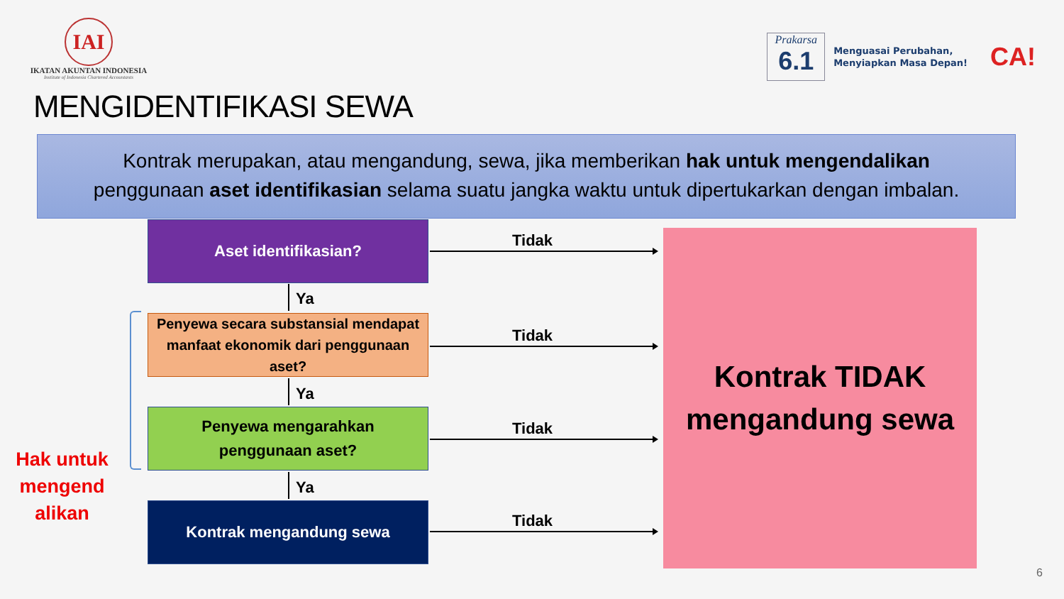IAI
IKATAN AKUNTAN INDONESIA
Institute of Indonesia Chartered Accountants
Prakarsa
6.1
Menguasai Perubahan,
Menyiapkan Masa Depan!
CA!
MENGIDENTIFIKASI SEWA
Kontrak merupakan, atau mengandung, sewa, jika memberikan hak untuk mengendalikan
penggunaan aset identifikasian selama suatu jangka waktu untuk dipertukarkan dengan imbalan.
Aset identifikasian?
Tidak
Ya
Penyewa secara substansial mendapat manfaat ekonomik dari penggunaan aset?
Hak untuk mengend alikan
Tidak
Ya
Penyewa mengarahkan
penggunaan aset?
Tidak
Ya
Kontrak mengandung sewa
Tidak
Kontrak TIDAK
mengandung sewa
6